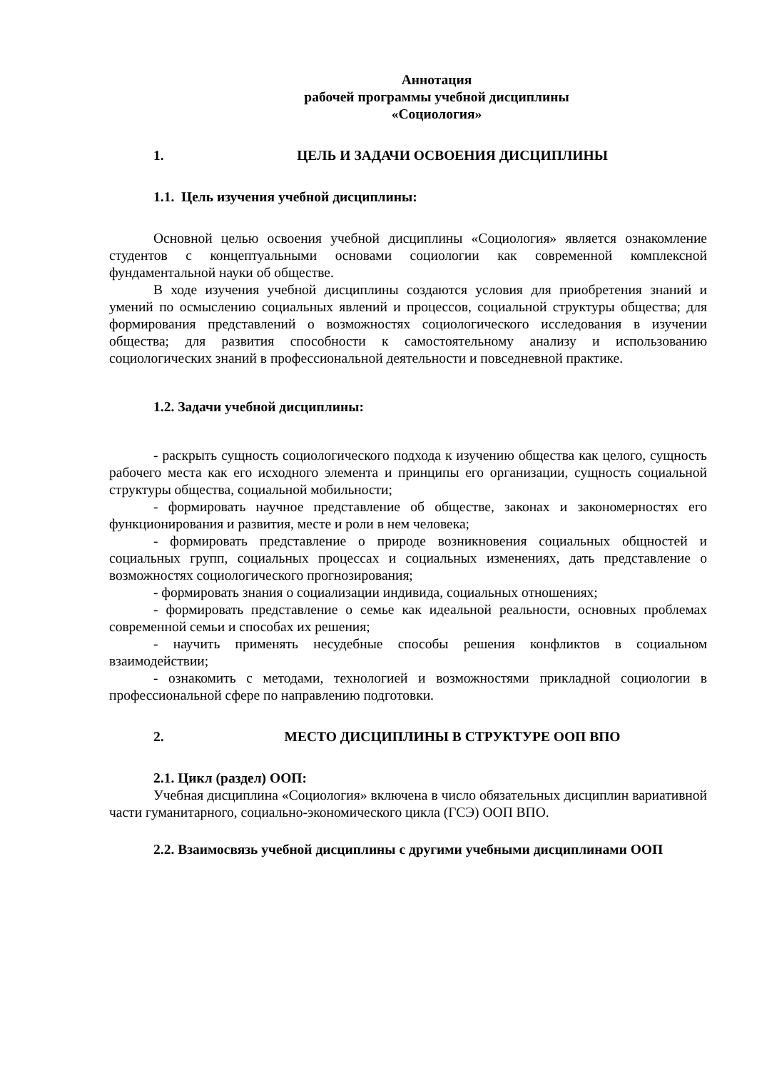Аннотация
рабочей программы учебной дисциплины
«Социология»
1. ЦЕЛЬ И ЗАДАЧИ ОСВОЕНИЯ ДИСЦИПЛИНЫ
1.1. Цель изучения учебной дисциплины:
Основной целью освоения учебной дисциплины «Социология» является ознакомление студентов с концептуальными основами социологии как современной комплексной фундаментальной науки об обществе.
В ходе изучения учебной дисциплины создаются условия для приобретения знаний и умений по осмыслению социальных явлений и процессов, социальной структуры общества; для формирования представлений о возможностях социологического исследования в изучении общества; для развития способности к самостоятельному анализу и использованию социологических знаний в профессиональной деятельности и повседневной практике.
1.2. Задачи учебной дисциплины:
- раскрыть сущность социологического подхода к изучению общества как целого, сущность рабочего места как его исходного элемента и принципы его организации, сущность социальной структуры общества, социальной мобильности;
- формировать научное представление об обществе, законах и закономерностях его функционирования и развития, месте и роли в нем человека;
- формировать представление о природе возникновения социальных общностей и социальных групп, социальных процессах и социальных изменениях, дать представление о возможностях социологического прогнозирования;
- формировать знания о социализации индивида, социальных отношениях;
- формировать представление о семье как идеальной реальности, основных проблемах современной семьи и способах их решения;
- научить применять несудебные способы решения конфликтов в социальном взаимодействии;
- ознакомить с методами, технологией и возможностями прикладной социологии в профессиональной сфере по направлению подготовки.
2. МЕСТО ДИСЦИПЛИНЫ В СТРУКТУРЕ ООП ВПО
2.1. Цикл (раздел) ООП:
Учебная дисциплина «Социология» включена в число обязательных дисциплин вариативной части гуманитарного, социально-экономического цикла (ГСЭ) ООП ВПО.
2.2. Взаимосвязь учебной дисциплины с другими учебными дисциплинами ООП